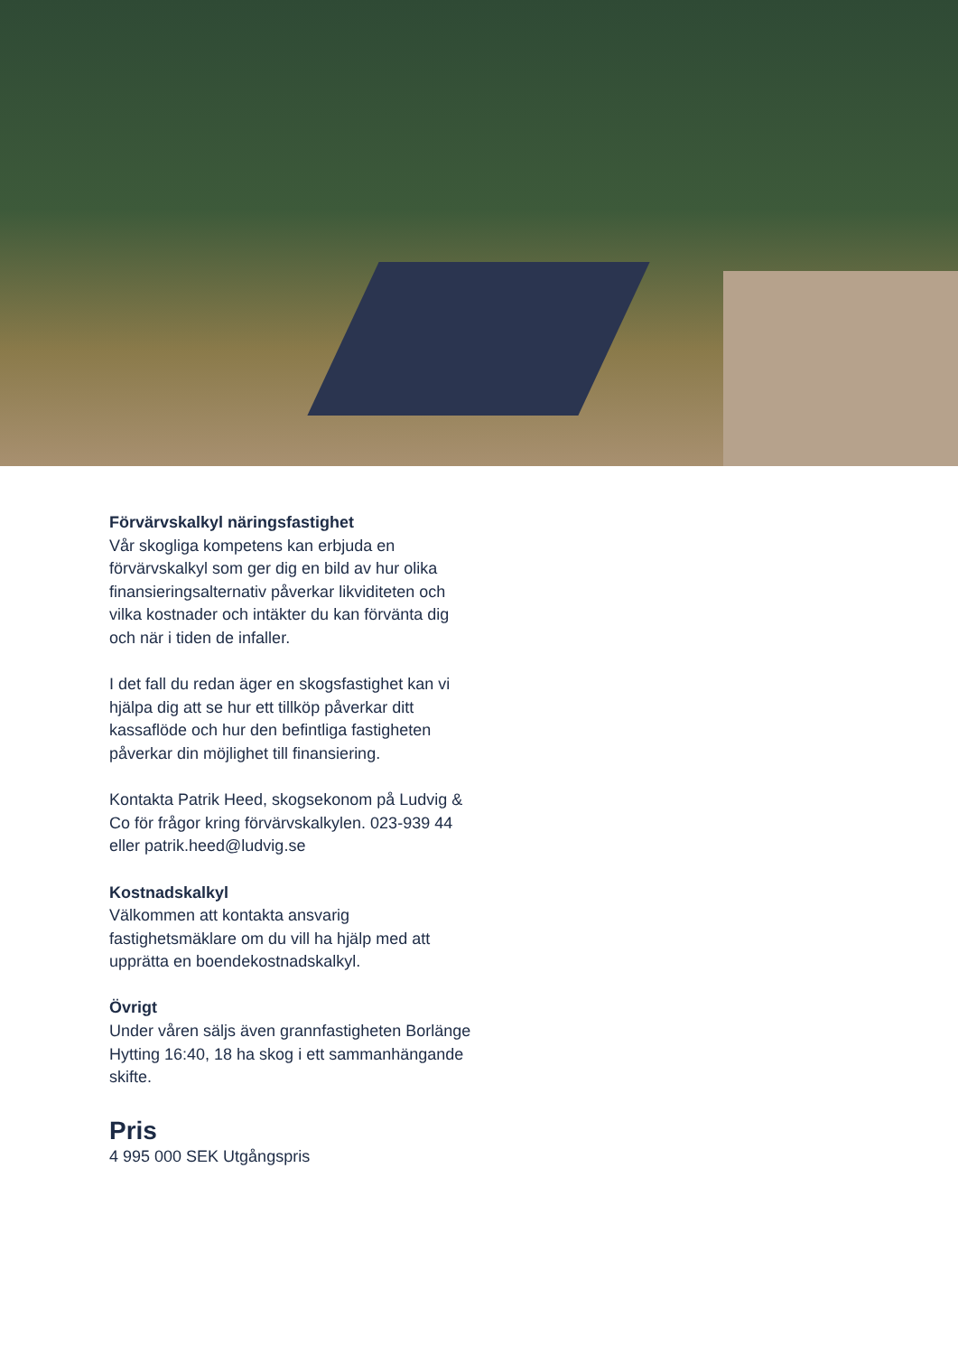Förvärvskalkyl näringsfastighet
Vår skogliga kompetens kan erbjuda en förvärvskalkyl som ger dig en bild av hur olika finansieringsalternativ påverkar likviditeten och vilka kostnader och intäkter du kan förvänta dig och när i tiden de infaller.
I det fall du redan äger en skogsfastighet kan vi hjälpa dig att se hur ett tillköp påverkar ditt kassaflöde och hur den befintliga fastigheten påverkar din möjlighet till finansiering.
Kontakta Patrik Heed, skogsekonom på Ludvig & Co för frågor kring förvärvskalkylen. 023-939 44 eller patrik.heed@ludvig.se
Kostnadskalkyl
Välkommen att kontakta ansvarig fastighetsmäklare om du vill ha hjälp med att upprätta en boendekostnadskalkyl.
Övrigt
Under våren säljs även grannfastigheten Borlänge Hytting 16:40, 18 ha skog i ett sammanhängande skifte.
Pris
4 995 000 SEK Utgångspris